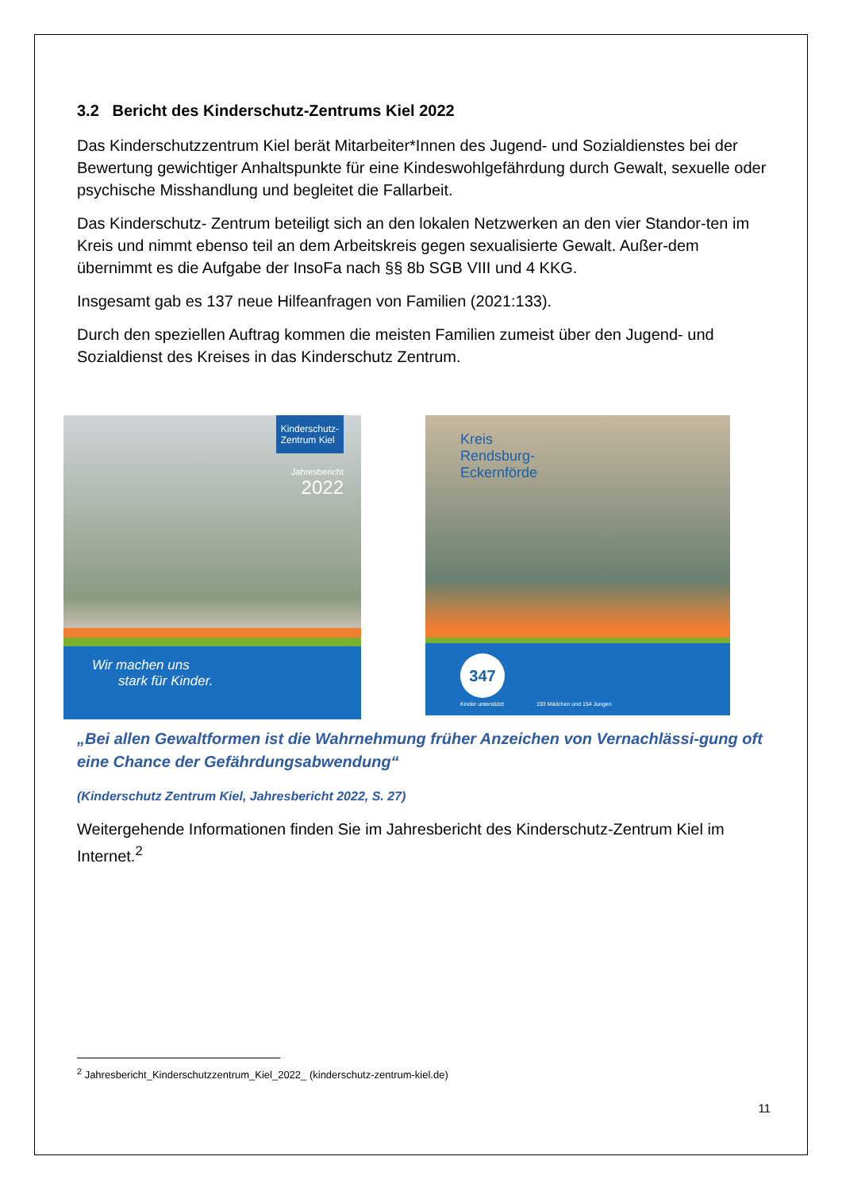3.2 Bericht des Kinderschutz-Zentrums Kiel 2022
Das Kinderschutzzentrum Kiel berät Mitarbeiter*Innen des Jugend- und Sozialdienstes bei der Bewertung gewichtiger Anhaltspunkte für eine Kindeswohlgefährdung durch Gewalt, sexuelle oder psychische Misshandlung und begleitet die Fallarbeit.
Das Kinderschutz- Zentrum beteiligt sich an den lokalen Netzwerken an den vier Standor-ten im Kreis und nimmt ebenso teil an dem Arbeitskreis gegen sexualisierte Gewalt. Außer-dem übernimmt es die Aufgabe der InsoFa nach §§ 8b SGB VIII und 4 KKG.
Insgesamt gab es 137 neue Hilfeanfragen von Familien (2021:133).
Durch den speziellen Auftrag kommen die meisten Familien zumeist über den Jugend- und Sozialdienst des Kreises in das Kinderschutz Zentrum.
Kinderschutz-
Zentrum Kiel
Jahresbericht
2022
Wir machen uns
stark für Kinder.
Kreis
Rendsburg-
Eckernförde
347
Kinder unterstützt 193 Mädchen und 154 Jungen
„Bei allen Gewaltformen ist die Wahrnehmung früher Anzeichen von Vernachlässi-gung oft eine Chance der Gefährdungsabwendung“
(Kinderschutz Zentrum Kiel, Jahresbericht 2022, S. 27)
Weitergehende Informationen finden Sie im Jahresbericht des Kinderschutz-Zentrum Kiel im Internet.<sup>2</sup>
<sup>2</sup> Jahresbericht_Kinderschutzzentrum_Kiel_2022_ (kinderschutz-zentrum-kiel.de)
11